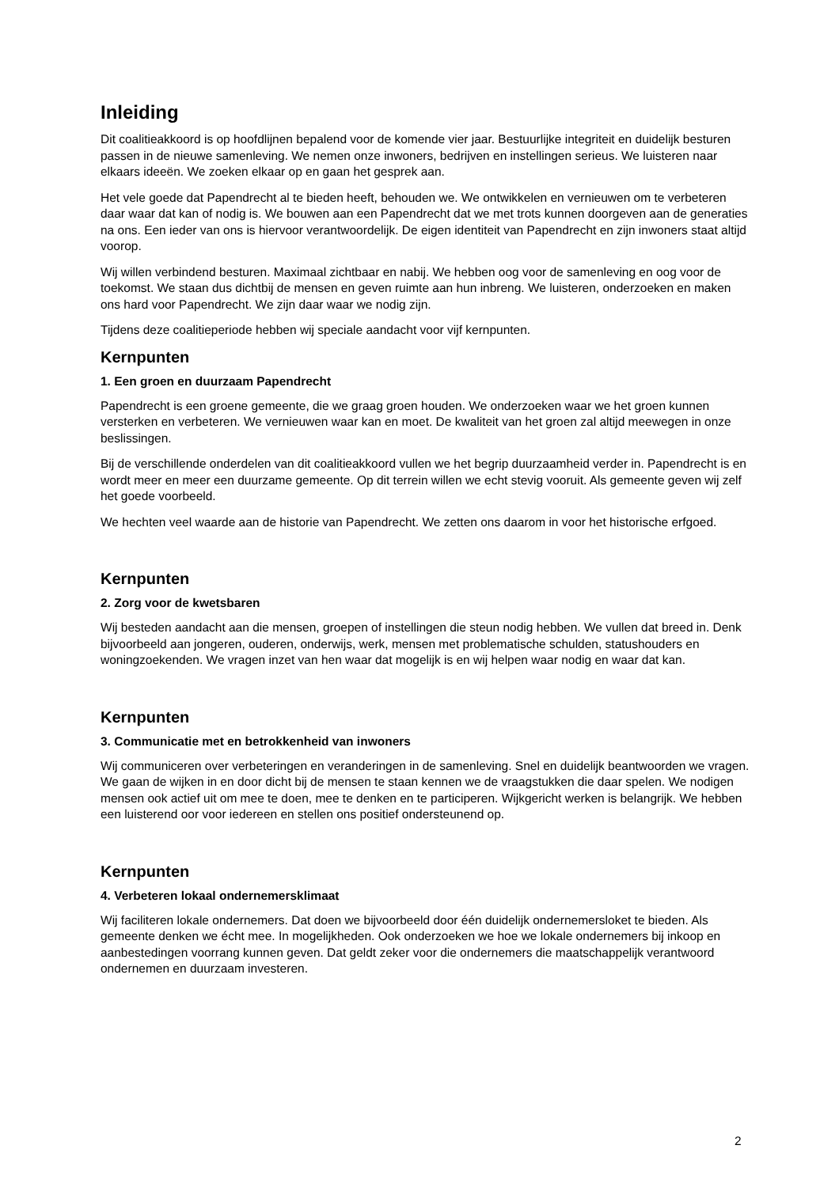Inleiding
Dit coalitieakkoord is op hoofdlijnen bepalend voor de komende vier jaar. Bestuurlijke integriteit en duidelijk besturen passen in de nieuwe samenleving. We nemen onze inwoners, bedrijven en instellingen serieus. We luisteren naar elkaars ideeën. We zoeken elkaar op en gaan het gesprek aan.
Het vele goede dat Papendrecht al te bieden heeft, behouden we. We ontwikkelen en vernieuwen om te verbeteren daar waar dat kan of nodig is. We bouwen aan een Papendrecht dat we met trots kunnen doorgeven aan de generaties na ons. Een ieder van ons is hiervoor verantwoordelijk. De eigen identiteit van Papendrecht en zijn inwoners staat altijd voorop.
Wij willen verbindend besturen. Maximaal zichtbaar en nabij. We hebben oog voor de samenleving en oog voor de toekomst. We staan dus dichtbij de mensen en geven ruimte aan hun inbreng. We luisteren, onderzoeken en maken ons hard voor Papendrecht. We zijn daar waar we nodig zijn.
Tijdens deze coalitieperiode hebben wij speciale aandacht voor vijf kernpunten.
Kernpunten
1. Een groen en duurzaam Papendrecht
Papendrecht is een groene gemeente, die we graag groen houden. We onderzoeken waar we het groen kunnen versterken en verbeteren. We vernieuwen waar kan en moet. De kwaliteit van het groen zal altijd meewegen in onze beslissingen.
Bij de verschillende onderdelen van dit coalitieakkoord vullen we het begrip duurzaamheid verder in. Papendrecht is en wordt meer en meer een duurzame gemeente. Op dit terrein willen we echt stevig vooruit. Als gemeente geven wij zelf het goede voorbeeld.
We hechten veel waarde aan de historie van Papendrecht. We zetten ons daarom in voor het historische erfgoed.
Kernpunten
2. Zorg voor de kwetsbaren
Wij besteden aandacht aan die mensen, groepen of instellingen die steun nodig hebben. We vullen dat breed in. Denk bijvoorbeeld aan jongeren, ouderen, onderwijs, werk, mensen met problematische schulden, statushouders en woningzoekenden. We vragen inzet van hen waar dat mogelijk is en wij helpen waar nodig en waar dat kan.
Kernpunten
3. Communicatie met en betrokkenheid van inwoners
Wij communiceren over verbeteringen en veranderingen in de samenleving. Snel en duidelijk beantwoorden we vragen. We gaan de wijken in en door dicht bij de mensen te staan kennen we de vraagstukken die daar spelen. We nodigen mensen ook actief uit om mee te doen, mee te denken en te participeren. Wijkgericht werken is belangrijk. We hebben een luisterend oor voor iedereen en stellen ons positief ondersteunend op.
Kernpunten
4. Verbeteren lokaal ondernemersklimaat
Wij faciliteren lokale ondernemers. Dat doen we bijvoorbeeld door één duidelijk ondernemersloket te bieden. Als gemeente denken we écht mee. In mogelijkheden. Ook onderzoeken we hoe we lokale ondernemers bij inkoop en aanbestedingen voorrang kunnen geven. Dat geldt zeker voor die ondernemers die maatschappelijk verantwoord ondernemen en duurzaam investeren.
2